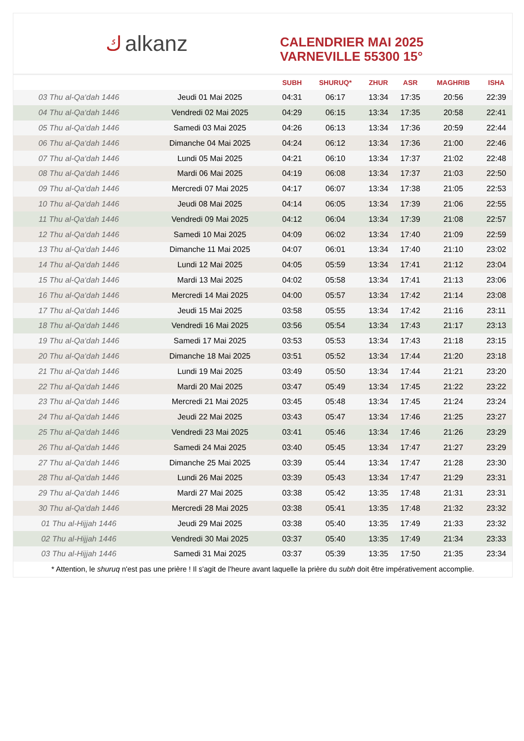كalkanz
CALENDRIER MAI 2025
VARNEVILLE 55300 15°
| | | SUBH | SHURUQ* | ZHUR | ASR | MAGHRIB | ISHA |
| --- | --- | --- | --- | --- | --- | --- | --- |
| 03 Thu al-Qa‘dah 1446 | Jeudi 01 Mai 2025 | 04:31 | 06:17 | 13:34 | 17:35 | 20:56 | 22:39 |
| 04 Thu al-Qa‘dah 1446 | Vendredi 02 Mai 2025 | 04:29 | 06:15 | 13:34 | 17:35 | 20:58 | 22:41 |
| 05 Thu al-Qa‘dah 1446 | Samedi 03 Mai 2025 | 04:26 | 06:13 | 13:34 | 17:36 | 20:59 | 22:44 |
| 06 Thu al-Qa‘dah 1446 | Dimanche 04 Mai 2025 | 04:24 | 06:12 | 13:34 | 17:36 | 21:00 | 22:46 |
| 07 Thu al-Qa‘dah 1446 | Lundi 05 Mai 2025 | 04:21 | 06:10 | 13:34 | 17:37 | 21:02 | 22:48 |
| 08 Thu al-Qa‘dah 1446 | Mardi 06 Mai 2025 | 04:19 | 06:08 | 13:34 | 17:37 | 21:03 | 22:50 |
| 09 Thu al-Qa‘dah 1446 | Mercredi 07 Mai 2025 | 04:17 | 06:07 | 13:34 | 17:38 | 21:05 | 22:53 |
| 10 Thu al-Qa‘dah 1446 | Jeudi 08 Mai 2025 | 04:14 | 06:05 | 13:34 | 17:39 | 21:06 | 22:55 |
| 11 Thu al-Qa‘dah 1446 | Vendredi 09 Mai 2025 | 04:12 | 06:04 | 13:34 | 17:39 | 21:08 | 22:57 |
| 12 Thu al-Qa‘dah 1446 | Samedi 10 Mai 2025 | 04:09 | 06:02 | 13:34 | 17:40 | 21:09 | 22:59 |
| 13 Thu al-Qa‘dah 1446 | Dimanche 11 Mai 2025 | 04:07 | 06:01 | 13:34 | 17:40 | 21:10 | 23:02 |
| 14 Thu al-Qa‘dah 1446 | Lundi 12 Mai 2025 | 04:05 | 05:59 | 13:34 | 17:41 | 21:12 | 23:04 |
| 15 Thu al-Qa‘dah 1446 | Mardi 13 Mai 2025 | 04:02 | 05:58 | 13:34 | 17:41 | 21:13 | 23:06 |
| 16 Thu al-Qa‘dah 1446 | Mercredi 14 Mai 2025 | 04:00 | 05:57 | 13:34 | 17:42 | 21:14 | 23:08 |
| 17 Thu al-Qa‘dah 1446 | Jeudi 15 Mai 2025 | 03:58 | 05:55 | 13:34 | 17:42 | 21:16 | 23:11 |
| 18 Thu al-Qa‘dah 1446 | Vendredi 16 Mai 2025 | 03:56 | 05:54 | 13:34 | 17:43 | 21:17 | 23:13 |
| 19 Thu al-Qa‘dah 1446 | Samedi 17 Mai 2025 | 03:53 | 05:53 | 13:34 | 17:43 | 21:18 | 23:15 |
| 20 Thu al-Qa‘dah 1446 | Dimanche 18 Mai 2025 | 03:51 | 05:52 | 13:34 | 17:44 | 21:20 | 23:18 |
| 21 Thu al-Qa‘dah 1446 | Lundi 19 Mai 2025 | 03:49 | 05:50 | 13:34 | 17:44 | 21:21 | 23:20 |
| 22 Thu al-Qa‘dah 1446 | Mardi 20 Mai 2025 | 03:47 | 05:49 | 13:34 | 17:45 | 21:22 | 23:22 |
| 23 Thu al-Qa‘dah 1446 | Mercredi 21 Mai 2025 | 03:45 | 05:48 | 13:34 | 17:45 | 21:24 | 23:24 |
| 24 Thu al-Qa‘dah 1446 | Jeudi 22 Mai 2025 | 03:43 | 05:47 | 13:34 | 17:46 | 21:25 | 23:27 |
| 25 Thu al-Qa‘dah 1446 | Vendredi 23 Mai 2025 | 03:41 | 05:46 | 13:34 | 17:46 | 21:26 | 23:29 |
| 26 Thu al-Qa‘dah 1446 | Samedi 24 Mai 2025 | 03:40 | 05:45 | 13:34 | 17:47 | 21:27 | 23:29 |
| 27 Thu al-Qa‘dah 1446 | Dimanche 25 Mai 2025 | 03:39 | 05:44 | 13:34 | 17:47 | 21:28 | 23:30 |
| 28 Thu al-Qa‘dah 1446 | Lundi 26 Mai 2025 | 03:39 | 05:43 | 13:34 | 17:47 | 21:29 | 23:31 |
| 29 Thu al-Qa‘dah 1446 | Mardi 27 Mai 2025 | 03:38 | 05:42 | 13:35 | 17:48 | 21:31 | 23:31 |
| 30 Thu al-Qa‘dah 1446 | Mercredi 28 Mai 2025 | 03:38 | 05:41 | 13:35 | 17:48 | 21:32 | 23:32 |
| 01 Thu al-Hijjah 1446 | Jeudi 29 Mai 2025 | 03:38 | 05:40 | 13:35 | 17:49 | 21:33 | 23:32 |
| 02 Thu al-Hijjah 1446 | Vendredi 30 Mai 2025 | 03:37 | 05:40 | 13:35 | 17:49 | 21:34 | 23:33 |
| 03 Thu al-Hijjah 1446 | Samedi 31 Mai 2025 | 03:37 | 05:39 | 13:35 | 17:50 | 21:35 | 23:34 |
* Attention, le shuruq n'est pas une prière ! Il s'agit de l'heure avant laquelle la prière du subh doit être impérativement accomplie.